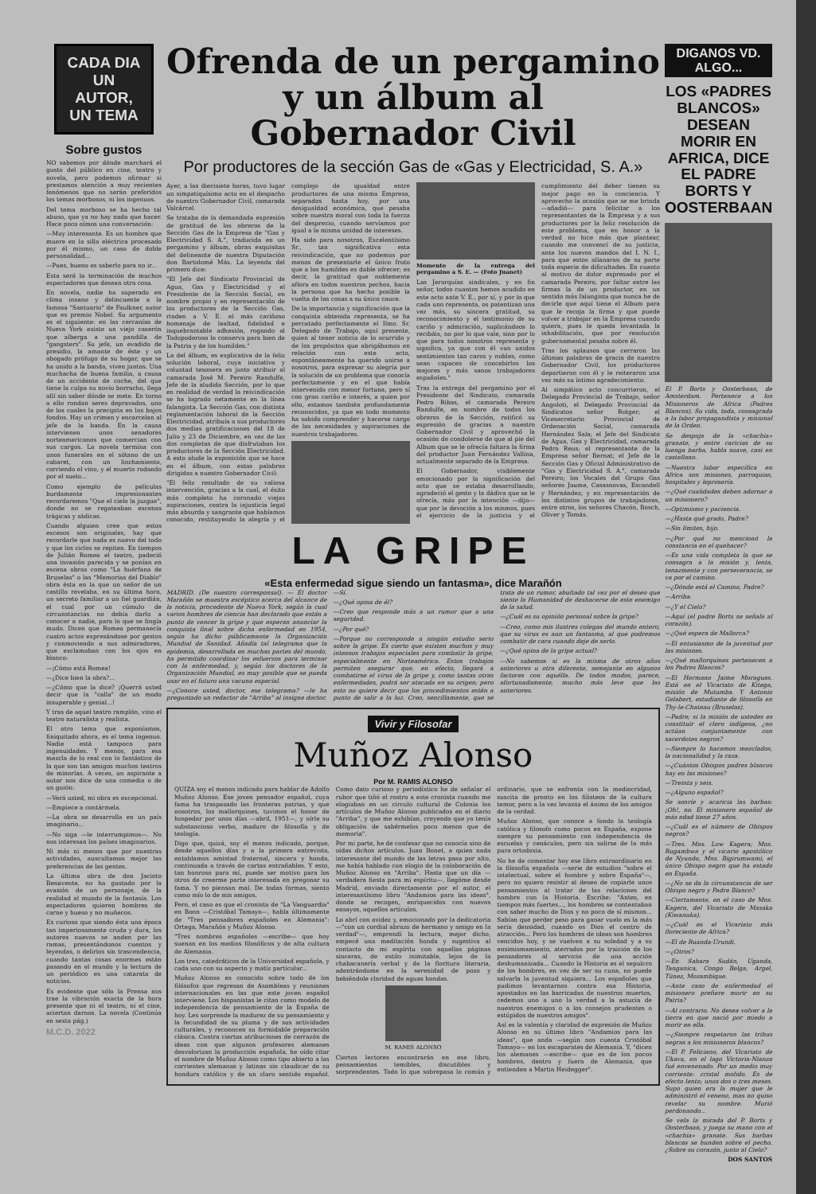CADA DIA UN AUTOR, UN TEMA
Sobre gustos
NO sabemos por dónde marchará el gusto del público en cine, teatro y novela, pero podemos afirmar si prestamos atención a muy recientes fenómenos que no serán preferidos los temas morbosos, ni los ingenuos.
Del tema morboso se ha hecho tal abuso, que ya no hay nada que hacer. Hace poco oímos una conversación:
—Muy interesante. Es un hombre que muere en la silla eléctrica procesado por él mismo, un caso de doble personalidad...
—Pues, bueno es saberlo para no ir...
Esta será la terminación de muchos espectadores que desean otra cosa.
En novela, nadie ha superado en clima insano y delincuente a la famosa "Santuario" de Faulkner, autor que es premio Nobel. Su argumento es el siguiente: en las cercanías de Nueva York existe un viejo caserón que alberga a una pandilla de "gangsters". Su jefe, un evadido de presidio, la amante de éste y un abogado prófugo de su hogar, que se ha unido a la banda, viven juntos. Una muchacha de buena familia, a causa de un accidente de coche, del que tiene la culpa su novio borracho, llega allí sin saber dónde se mete. En torno a ello rondan seres depravados, uno de los cuales la precipita en los bajos fondos. Hay un crimen y encarcelan al jefe de la banda. En la causa intervienen unos senadores norteamericanos que comercian con sus cargos. La novela termina con unos funerales en el sótano de un cabaret, con un linchamiento, corriendo el vino, y el muerto rodando por el suelo...
Como ejemplo de películas burdamente impresionantes recordaremos "Que el cielo la juzgue", donde no se regateaban escenas trágicas y sádicas.
Cuando alguien cree que estos excesos son originales, hay que recordarle que nada es nuevo del todo y que los ciclos se repiten. En tiempos de Julián Romea el teatro, padeció una invasión parecida y se ponían en escena obras como "La huérfana de Bruselas" o las "Memorias del Diablo" obra ésta en la que un señor de un castillo revelaba, en su última hora, un secreto familiar a un fiel guardián, el cual por un cúmulo de circunstancias no debía darlo a conocer a nadie, para lo que se fingía mudo. Dicen que Romea permanecía cuatro actos expresándose por gestos y conmoviendo a sus admiradores, que exclamaban con los ojos en blanco:
—¡Cómo está Romea!
—¿Dice bien la obra?...
—¿Cómo que la dice? ¡Querrá usted decir que la "calla" de un modo insuperable y genial...!
Y tras de aquel teatro ramplón, vino el teatro naturalista y realista.
El otro tema que exponíamos, finiquitado ahora, es el tema ingenuo. Nadie está tampoco para ingenuidades. Y menos, para esa mezcla de lo real con lo fantástico de la que son tan amigos muchos teatros de minorías. A veces, un aspirante a autor nos dice de una comedia o de un guión:
—Verá usted, mi obra es excepcional.
—Empiece a contármela.
—La obra se desarrolla en un país imaginario...
—No siga —le interrumpimos—. No nos interesan los países imaginarios.
Ni más ni menos que por nuestras actividades, auscultamos mejor las preferencias de las gentes.
La última obra de don Jacinto Benavente, no ha gustado por la evasión de un personaje, de la realidad al mundo de la fantasía. Los espectadores quieren hombres de carne y hueso y no muñecos.
Es curioso que siendo ésta una época tan imperiosamente cruda y dura, los autores nuevos se anden por las ramas, presentándonos cuentos y leyendas, o delirios sin trascendencia, cuando tantas cosas enormes están pasando en el mundo y la lectura de un periódico es una catarata de noticias.
Es evidente que sólo la Prensa nos trae la vibración exacta de la hora presente que ni el teatro, ni el cine, aciertan darnos. La novela (Continúa en sexta pág.)
M.C.D. 2022
Ofrenda de un pergamino y un álbum al Gobernador Civil
Por productores de la sección Gas de «Gas y Electricidad, S. A.»
Ayer, a las diecisiete horas, tuvo lugar un simpatiquísimo acto en el despacho de nuestro Gobernador Civil, camarada Valcárcel.
Se trataba de la demandada expresión de gratitud de los obreros de la Sección Gas de la Empresa de "Gas y Electricidad S. A.", traducida en un pergamino y álbum, obras exquisitas del delineante de nuestra Diputación don Bartolomé Más. La leyenda del primero dice:
"El Jefe del Sindicato Provincial de Agua, Gas y Electricidad y el Presidente de la Sección Social, en nombre propio y en representación de los productores de la Sección Gas, rinden a V. E. el más cariñoso homenaje de lealtad, fidelidad e inquebrantable adhesión, rogando al Todopoderoso lo conserva para bien de la Patria y de los humildes."
La del álbum, es explicativa de la feliz solución laboral, cuya iniciativa y voluntad tesonera es justo atribuir al camarada José M. Pereiro Randulfe, Jefe de la aludida Sección, por lo que en realidad de verdad la reivindicación se ha logrado netamente en la línea falangista. La Sección Gas, con distinta reglamentación laboral de la Sección Electricidad, atribuía a sus productores dos medias gratificaciones del 18 de Julio y 23 de Diciembre, en vez de las dos completas de que disfrutaban los productores de la Sección Electricidad. A esto alude la exposición que se hace en el álbum, con estas palabras dirigidas a nuestro Gobernador Civil:
"El feliz resultado de su valiosa intervención, gracias a la cual, el éxito más completo ha coronado viejas aspiraciones, contra la injusticia legal más absurda y sangrante que habíamos conocido, restituyendo la alegría y el complejo de igualdad entre productores de una misma Empresa, separados hasta hoy, por una desigualdad económica, que pesaba sobre nuestra moral con toda la fuerza del desprecio, cuando servíamos por igual a la misma unidad de intereses.
Ha sido para nosotros, Excelentísimo Sr., tan significativa esta reivindicación, que no podemos por menos de presentarle el único fruto que a los humildes es dable ofrecer; es decir, la gratitud que noblemente aflora en todos nuestros pechos, hacia la persona que ha hecho posible la vuelta de las cosas a su único cauce.
De la importancia y significación que la conquista obtenida representa, se ha percatado perfectamente el Ilmo. Sr. Delegado de Trabajo, aquí presente, quien al tener noticia de lo ocurrido y de los propósitos que abrigábamos en relación con este acto, espontáneamente ha querido unirse a nosotros, para expresar su alegría por la solución de un problema que conocía perfectamente y en el que había intervenido con menor fortuna, pero sí con gran cariño e interés, a quien por ello, estamos también profundamente reconocidos, ya que en todo momento ha sabido comprender y hacerse cargo de las necesidades y aspiraciones de nuestros trabajadores.
Momento de la entrega del pergamino a S. E. — (Foto Juanet)
Las Jerarquías sindicales, y en fin señor, todos cuantos hemos acudido en este acto ante V. E., por sí, y por lo que cada uno representa, os patentizan una vez más, su sincera gratitud, su reconocimiento y el testimonio de su cariño y admiración, suplicándoos lo recibáis, no por lo que vale, sino por lo que para todos nosotros representa y significa, ya que con él van unidos sentimientos tan caros y nobles, como sean capaces de concebirlos los mejores y más sanos trabajadores españoles."
Tras la entrega del pergamino por el Presidente del Sindicato, camarada Pedro Ribas, el camarada Pereiro Randulfe, en nombre de todos los obreros de la Sección, ratificó su expresión de gracias a nuestro Gobernador Civil y aprovechó la ocasión de condolerse de que al pie del Album que se le ofrecía faltara la firma del productor Juan Fernández Vallina, actualmente separado de la Empresa.
El Gobernador, visiblemente emocionado por la significación del acto que se estaba desarrollando, agradeció el gesto y la dádiva que se le ofrecía, más por la intención —dijo— que por la devoción a los mismos, pues el ejercicio de la justicia y el cumplimiento del deber tienen su mejor pago en la conciencia. Y aprovecho la ocasión que se me brinda —añadió— para felicitar a los representantes de la Empresa y a sus productores por la feliz resolución de este problema, que en honor a la verdad no hice más que plantear, cuando me convencí de su justicia, ante los nuevos mandos del I. N. I., para que estos allanaran de su parte toda especie de dificultades. En cuanto al motivo de dolor expresado por el camarada Pereiro, por faltar entre las firmas la de un productor, en un sentido más falangista que nunca he de decirle que aquí tiene el Album para que le recoja la firma y que puede volver a trabajar en la Empresa cuando quiera, pues le queda levantada la inhabilitación, que por resolución gubernamental pesaba sobre él.
Tras los aplausos que cerraron las últimas palabras de gracia de nuestro Gobernador Civil, los productores departieron con él y le reiteraron una vez más su íntimo agradecimiento.
Al simpático acto concurrieron, el Delegado Provincial de Trabajo, señor Angoloti, el Delegado Provincial de Sindicatos señor Rotger; el Vicesecretario Provincial de Ordenación Social, camarada Hernández Sala; el Jefe del Sindicato de Agua, Gas y Electricidad, camarada Pedro Reus; el representante de la Empresa señor Bernat; el Jefe de la Sección Gas y Oficial Administrativo de "Gas y Electricidad S. A.", camarada Pereiro; los Vocales del Grupo Gas señores Jaume, Casasnovas, Escandell y Hernández; y en representación de los distintos grupos de trabajadores, entre otros, los señores Chacón, Bosch, Oliver y Tomás.
LA GRIPE
«Esta enfermedad sigue siendo un fantasma», dice Marañón
MADRID. (De nuestro corresponsal). — El doctor Marañón se muestra escéptico acerca del alcance de la noticia, procedente de Nueva York, según la cual varios hombres de ciencia han declarado que están a punto de vencer la gripe y que esperan anunciar la conquista final sobre dicha enfermedad en 1954, según ha dicho públicamente la Organización Mundial de Sanidad. Añadía tal telegrama que la epidemia, desarrollada en muchas partes del mundo, ha permitido coordinar los esfuerzos para terminar con la enfermedad, y, según los doctores de la Organización Mundial, es muy posible que se pueda usar en el futuro una vacuna especial.
—¿Conoce usted, doctor, ese telegrama? —le ha preguntado un redactor de "Arriba" al insigne doctor.
—Sí.
—¿Qué opina de él?
—Creo que responde más a un rumor que a una seguridad.
—¿Por qué?
—Porque no corresponde a ningún estudio serio sobre la gripe. Es cierto que existen muchos y muy intensos trabajos especiales para combatir la gripe, especialmente en Norteamérica. Estos trabajos permiten asegurar que, en efecto, llegará a combatirse el virus de la gripe y, como tantas otras enfermedades, podrá ser atacada en su origen; pero esto no quiere decir que los procedimientos estén a punto de salir a la luz. Creo, sencillamente, que se trata de un rumor, abultado tal vez por el deseo que siente la Humanidad de deshacerse de este enemigo de la salud.
—¿Cuál es su opinión personal sobre la gripe?
—Creo, como mis ilustres colegas del mundo entero, que su virus es aun un fantasma, al que podremos combatir de cara cuando deje de serlo.
—¿Qué opina de la gripe actual?
—No sabemos si es la misma de otros años anteriores u otra diferente, semejante en algunos factores con aquélla. De todos modos, parece, afortunadamente, mucho más leve que las anteriores.
Vivir y Filosofar
Muñoz Alonso
Por M. RAMIS ALONSO
QUIZA soy el menos indicado para hablar de Adolfo Muñoz Alonso. Ese joven pensador español, cuya fama ha traspasado las fronteras patrias, y que nosotros, los mallorquines, tuvimos el honor de hospedar por unos días —abril, 1951—, y oírle su substancioso verbo, maduro de filosofía y de teología.
Digo que, quizá, soy el menos indicado, porque, desde aquellos días y a la primera entrevista, entablamos amistad fraternal, sincera y honda, continuada a través de cartas entrañables. Y esto, tan honroso para mí, puede ser motivo para los otros de creerme parte interesada en pregonar su fama. Y no piensan mal. De todas formas, siento como mío lo de mis amigos.
Pero, el caso es que el cronista de "La Vanguardia" en Bonn —Cristóbal Tamayo—, habla últimamente de "Tres pensadores españoles en Alemania": Ortega, Marañón y Muñoz Alonso.
"Tres nombres españoles —escribe— que hoy suenan en los medios filosóficos y de alta cultura de Alemania.
Los tres, catedráticos de la Universidad española, y cada uno con su aspecto y matiz particular...
Muñoz Alonso es conocido sobre todo de los filósofos que regresan de Asambleas y reuniones internacionales en las que este joven español interviene. Los hispanistas le citan como modelo de independencia de pensamiento de la España de hoy. Les sorprende la madurez de su pensamiento y la fecundidad de su pluma y de sus actividades culturales, y reconocen su formidable preparación clásica. Contra ciertas atribuciones de cerrazón de ideas con que algunos profesores alemanes desvalorizan la producción española, he oído citar el nombre de Muñoz Alonso como tipo abierto a las corrientes alemanas y latinas sin claudicar de su hondura católica y de un claro sentido español. Como dato curioso y periodístico he de señalar el rubor que tiñó el rostro a este cronista cuando me elogiaban en un círculo cultural de Colonia los artículos de Muñoz Alonso publicados en el diario "Arriba", y que me exhibían, creyendo que yo tenía obligación de sabérmelos poco menos que de memoria".
Por mi parte, he de confesar que no conocía sino de oídas dichos artículos. Juan Bonet, a quien nada interesante del mundo de las letras pasa por alto, me había hablado con elogio de la colaboración de Muñoz Alonso en "Arriba". Hasta que un día —verdadera fiesta para mi espíritu—, llegóme desde Madrid, enviado directamente por el autor, el interesantísimo libro "Andamios para las ideas", donde se recogen, enriquecidos con nuevos ensayos, aquellos artículos.
Lo abrí con avidez y, emocionado por la dedicatoria —"con un cordial abrazo de hermano y amigo en la verdad"—, emprendí la lectura, mejor dicho, empecé una meditación honda y sugestiva al contacto de mi espíritu con aquellas páginas sinceras, de estilo inimitable, lejos de la chabacanería verbal y de la floritura literaria, adentrándome en la serenidad de pozo y bebiéndole claridad de aguas hondas.
M. RAMIS ALONSO
Ciertos lectores encontrarán en ese libro, pensamientos temibles, discutibles y sorprendentes. Todo lo que sobrepasa lo común y ordinario, que se enfrenta con la mediocridad, suscita de pronto en los filisteos de la cultura temor, pero a la vez levanta el ánimo de los amigos de la verdad.
Muñoz Alonso, que conoce a fondo la teología católica y filosofo como pocos en España, expone siempre su pensamiento con independencia de escuelas y cenáculos, pero sin salirse de la más pura ortodoxia.
No he de comentar hoy ese libro extraordinario en la filosofía española —serie de estudios "sobre el intelectual, sobre el hombre y sobre España"—, pero no quiero resistir al deseo de copiarle unos pensamientos al tratar de las relaciones del hombre con la Historia. Escribe: "Antes, en tiempos más fuertes..., los hombres se contentaban con saber mucho de Dios y no poco de sí mismos... Sabían que perder peso para ganar vuelo es la más seria densidad, cuando es Dios el centro de atracción... Pero los hombres de ideas son hombres vencidos hoy, y se vuelven a su soledad y a su ensimismamiento, aterrados por la traición de los pensadores al servicio de una acción deshumanizada... Cuando la Historia es el sepulcro de los hombres, en vez de ser su cuna, no puede salvarla la juventud siquiera... Los españoles que pudimos levantarnos contra esa Historia, apostados en las barricadas de nuestros muertos, cedemos uno a uno la verdad a la astucia de nuestros enemigos o a los consejos prudentes o estúpidos de nuestros amigos".
Así es la valentía y claridad de expresión de Muñoz Alonso en su último libro "Andamios para las ideas", que anda —según nos cuenta Cristóbal Tamayo— en los escaparates de Alemania. Y, "dicen los alemanes —escribe— que es de los pocos hombres, dentro y fuera de Alemania, que entienden a Martin Heidegger".
DIGANOS VD. ALGO...
LOS «PADRES BLANCOS» DESEAN MORIR EN AFRICA, DICE EL PADRE BORTS Y OOSTERBAAN
El P. Borts y Oosterbaan, de Amsterdam. Pertenece a los Misioneros de Africa (Padres Blancos). Su vida, toda, consagrada a la labor propagandista y misional de la Orden.
Se despoja de la «chachia» granate, y entre caricias de su luenga barba, habla suave, casi en castellano.
—Nuestra labor específica en Africa son misiones, parroquias, hospitales y leprosería.
—¿Qué cualidades deben adornar a un misionero?
—Optimismo y paciencia.
—¿Hasta qué grado, Padre?
—Sin límites, hijo.
—¿Por qué no mencionó la constancia en el quehacer?
—Es una vida completa la que se consagra a la misión y, lenta, tenazmente y con perseverancia, se va por el camino.
—¿Dónde está el Camino, Padre?
—Arriba.
—¿Y el Cielo?
—Aquí (el padre Borts se señala al corazón).
—¿Qué espera de Mallorca?
—El entusiasmo de la juventud por las misiones.
—¿Qué mallorquines pertenecen a los Padres Blancos?
—El Hermano Jaime Moragues. Está en el Vicariato de Kitega, misión de Mutumba. Y Antonio Gelabert, estudiante de filosofía en Thy-le-Chateau (Bruselas).
—Padre; si la misión de ustedes es constituir el clero indígena, ¿no actúan conjuntamente con sacerdotes negros?
—Siempre lo hacemos mezclados, la nacionalidad y la raza.
—¿Cuántos Obispos padres blancos hay en las misiones?
—Treinta y seis.
—¿Alguno español?
Se sonríe y acaricia las barbas: ¡Oh!, no. El misionero español de más edad tiene 27 años.
—¿Cuál es el número de Obispos negros?
—Tres. Mns. Low Kagera; Mns. Rugambwa y el vicario apostólico de Nyundo, Mns. Bigirumwami, el único Obispo negro que ha estado en España.
—¿No se da la circunstancia de ser Obispo negro y Padre Blanco?
—Ciertamente, en el caso de Mns. Kagera, del Vicariato de Masaka (Kiwanuka).
—¿Cuál es el Vicariato más floreciente de Africa?
—El de Ruanda-Urundi.
—¿Otros?
—En Sahara Sudán, Uganda, Tanganica, Congo Belga, Argel, Túnez, Mozambique.
—Ante caso de enfermedad el misionero prefiere morir en su Patria?
—Al contrario. No desea volver a la tierra en que nació por miedo a morir en ella.
—¿Siempre respetaron las tribus negras a los misioneros blancos?
—El P. Feliciano, del Vicariato de Ukava, en el lago Victoria-Nianza fué envenenado. Por un medio muy corriente: cristal molido. Es de efecto lento; unos dos o tres meses. Supo quien era la mujer que le administró el veneno, mas no quiso revelar su nombre. Murió perdonando...
Se vela la mirada del P. Borts y Oosterbaan, y juega su mano con el «chachia» granate. Sus barbas blancas se hunden sobre el pecho. ¿Sobre su corazón, junto al Cielo?
DOS SANTOS